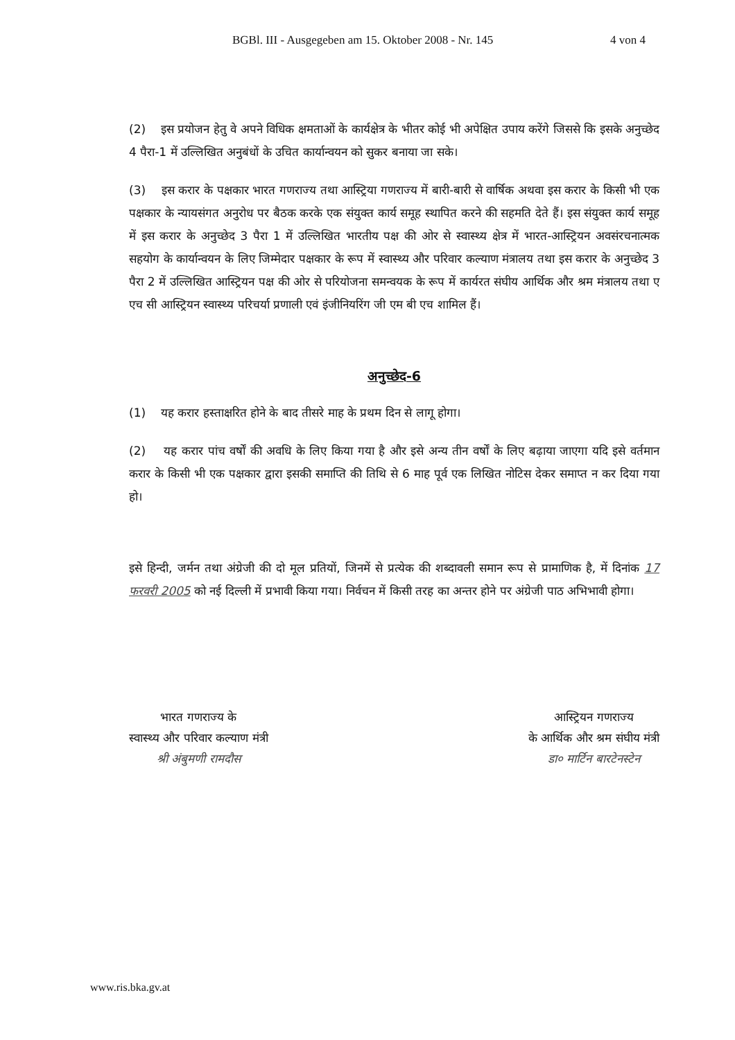BGBl. III - Ausgegeben am 15. Oktober 2008 - Nr. 145 4 von 4
(2) इस प्रयोजन हेतु वे अपने विधिक क्षमताओं के कार्यक्षेत्र के भीतर कोई भी अपेक्षित उपाय करेंगे जिससे कि इसके अनुच्छेद 4 पैरा-1 में उल्लिखित अनुबंधों के उचित कार्यान्वयन को सुकर बनाया जा सके।
(3) इस करार के पक्षकार भारत गणराज्य तथा आस्ट्रिया गणराज्य में बारी-बारी से वार्षिक अथवा इस करार के किसी भी एक पक्षकार के न्यायसंगत अनुरोध पर बैठक करके एक संयुक्त कार्य समूह स्थापित करने की सहमति देते हैं। इस संयुक्त कार्य समूह में इस करार के अनुच्छेद 3 पैरा 1 में उल्लिखित भारतीय पक्ष की ओर से स्वास्थ्य क्षेत्र में भारत-आस्ट्रियन अवसंरचनात्मक सहयोग के कार्यान्वयन के लिए जिम्मेदार पक्षकार के रूप में स्वास्थ्य और परिवार कल्याण मंत्रालय तथा इस करार के अनुच्छेद 3 पैरा 2 में उल्लिखित आस्ट्रियन पक्ष की ओर से परियोजना समन्वयक के रूप में कार्यरत संघीय आर्थिक और श्रम मंत्रालय तथा ए एच सी आस्ट्रियन स्वास्थ्य परिचर्या प्रणाली एवं इंजीनियरिंग जी एम बी एच शामिल हैं।
अनुच्छेद-6
(1) यह करार हस्ताक्षरित होने के बाद तीसरे माह के प्रथम दिन से लागू होगा।
(2) यह करार पांच वर्षों की अवधि के लिए किया गया है और इसे अन्य तीन वर्षों के लिए बढ़ाया जाएगा यदि इसे वर्तमान करार के किसी भी एक पक्षकार द्वारा इसकी समाप्ति की तिथि से 6 माह पूर्व एक लिखित नोटिस देकर समाप्त न कर दिया गया हो।
इसे हिन्दी, जर्मन तथा अंग्रेजी की दो मूल प्रतियों, जिनमें से प्रत्येक की शब्दावली समान रूप से प्रामाणिक है, में दिनांक 17 फरवरी 2005 को नई दिल्ली में प्रभावी किया गया। निर्वचन में किसी तरह का अन्तर होने पर अंग्रेजी पाठ अभिभावी होगा।
भारत गणराज्य के
स्वास्थ्य और परिवार कल्याण मंत्री
श्री अंबुमणी रामदौस
आस्ट्रियन गणराज्य
के आर्थिक और श्रम संघीय मंत्री
डा० मार्टिन बारटेनस्टेन
www.ris.bka.gv.at